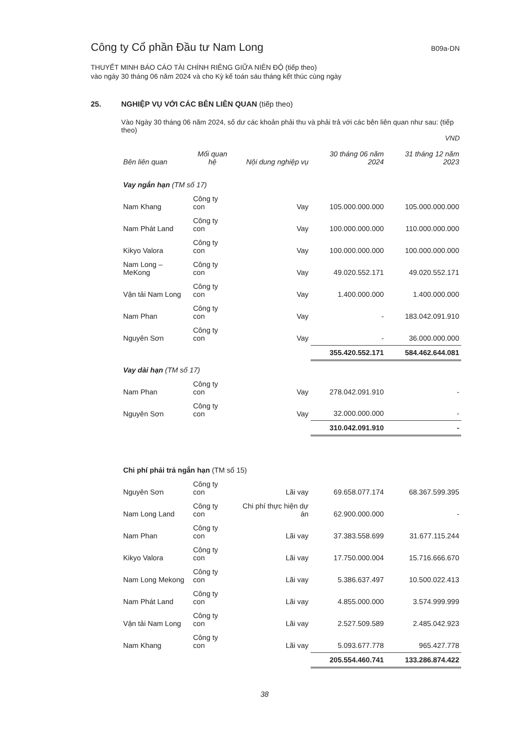Công ty Cổ phần Đầu tư Nam Long B09a-DN
THUYẾT MINH BÁO CÁO TÀI CHÍNH RIÊNG GIỮA NIÊN ĐỘ (tiếp theo)
vào ngày 30 tháng 06 năm 2024 và cho Kỳ kế toán sáu tháng kết thúc cùng ngày
25. NGHIỆP VỤ VỚI CÁC BÊN LIÊN QUAN (tiếp theo)
Vào Ngày 30 tháng 06 năm 2024, số dư các khoản phải thu và phải trả với các bên liên quan như sau: (tiếp theo)
VND
| Bên liên quan | Mối quan hệ | Nội dung nghiệp vụ | 30 tháng 06 năm 2024 | 31 tháng 12 năm 2023 |
| --- | --- | --- | --- | --- |
| Vay ngắn hạn (TM số 17) | | | | |
| Nam Khang | Công ty con | Vay | 105.000.000.000 | 105.000.000.000 |
| Nam Phát Land | Công ty con | Vay | 100.000.000.000 | 110.000.000.000 |
| Kikyo Valora | Công ty con | Vay | 100.000.000.000 | 100.000.000.000 |
| Nam Long – MeKong | Công ty con | Vay | 49.020.552.171 | 49.020.552.171 |
| Vận tải Nam Long | Công ty con | Vay | 1.400.000.000 | 1.400.000.000 |
| Nam Phan | Công ty con | Vay | - | 183.042.091.910 |
| Nguyên Sơn | Công ty con | Vay | - | 36.000.000.000 |
| | | | 355.420.552.171 | 584.462.644.081 |
| Vay dài hạn (TM số 17) | | | | |
| Nam Phan | Công ty con | Vay | 278.042.091.910 | - |
| Nguyên Sơn | Công ty con | Vay | 32.000.000.000 | - |
| | | | 310.042.091.910 | - |
| Chi phí phải trả ngắn hạn (TM số 15) | | | | |
| Nguyên Sơn | Công ty con | Lãi vay | 69.658.077.174 | 68.367.599.395 |
| Nam Long Land | Công ty con | Chi phí thực hiện dự án | 62.900.000.000 | - |
| Nam Phan | Công ty con | Lãi vay | 37.383.558.699 | 31.677.115.244 |
| Kikyo Valora | Công ty con | Lãi vay | 17.750.000.004 | 15.716.666.670 |
| Nam Long Mekong | Công ty con | Lãi vay | 5.386.637.497 | 10.500.022.413 |
| Nam Phát Land | Công ty con | Lãi vay | 4.855.000.000 | 3.574.999.999 |
| Vận tải Nam Long | Công ty con | Lãi vay | 2.527.509.589 | 2.485.042.923 |
| Nam Khang | Công ty con | Lãi vay | 5.093.677.778 | 965.427.778 |
| | | | 205.554.460.741 | 133.286.874.422 |
38